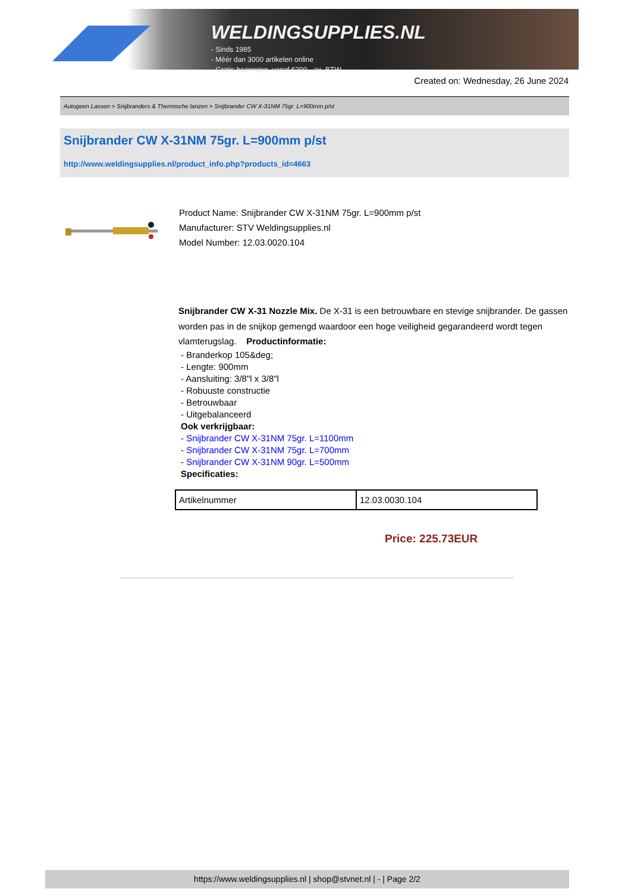WELDINGSUPPLIES.NL
- Sinds 1985
- Méér dan 3000 artikelen online
- Gratis bezorging, vanaf €200,--ex. BTW
Created on: Wednesday, 26 June 2024
Autogeen Lassen > Snijbranders & Thermische lanzen > Snijbrander CW X-31NM 75gr. L=900mm p/st
Snijbrander CW X-31NM 75gr. L=900mm p/st
http://www.weldingsupplies.nl/product_info.php?products_id=4663
Product Name: Snijbrander CW X-31NM 75gr. L=900mm p/st
Manufacturer: STV Weldingsupplies.nl
Model Number: 12.03.0020.104
Snijbrander CW X-31 Nozzle Mix. De X-31 is een betrouwbare en stevige snijbrander. De gassen worden pas in de snijkop gemengd waardoor een hoge veiligheid gegarandeerd wordt tegen vlamterugslag. Productinformatie:
- Branderkop 105&deg;
- Lengte: 900mm
- Aansluiting: 3/8"l x 3/8"l
- Robuuste constructie
- Betrouwbaar
- Uitgebalanceerd
Ook verkrijgbaar:
- Snijbrander CW X-31NM 75gr. L=1100mm
- Snijbrander CW X-31NM 75gr. L=700mm
- Snijbrander CW X-31NM 90gr. L=500mm
Specificaties:
| Artikelnummer | 12.03.0030.104 |
Price: 225.73EUR
https://www.weldingsupplies.nl | shop@stvnet.nl | - | Page 2/2